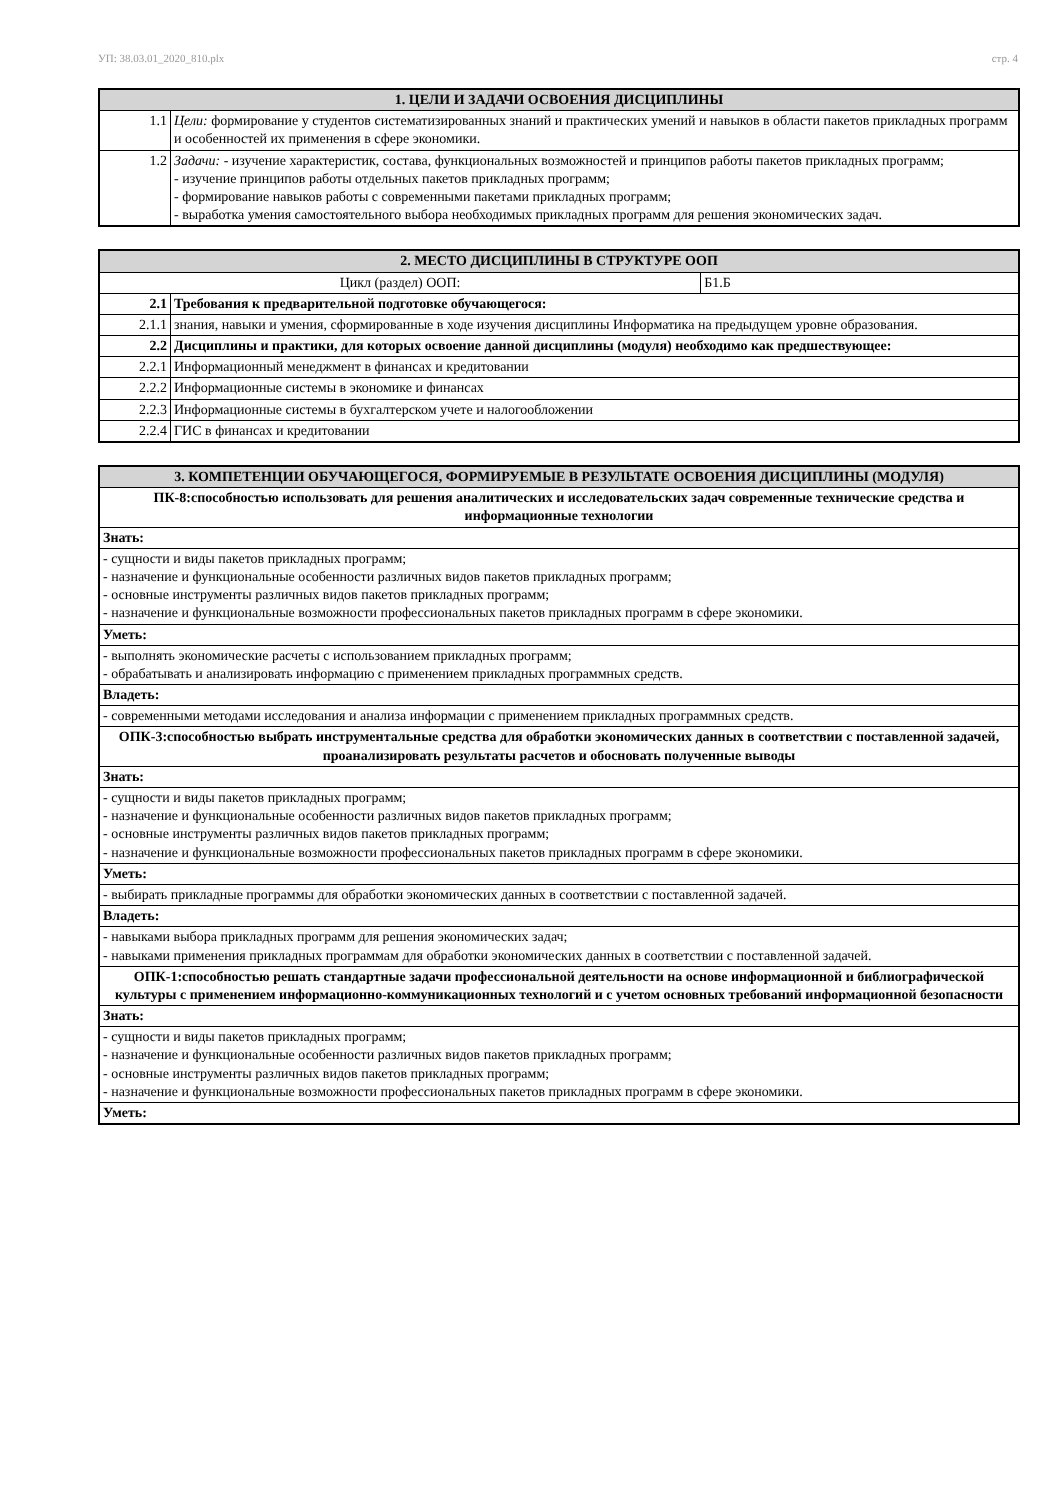УП: 38.03.01_2020_810.plx стр. 4
| 1. ЦЕЛИ И ЗАДАЧИ ОСВОЕНИЯ ДИСЦИПЛИНЫ | |
| --- | --- |
| 1.1 | Цели: формирование у студентов систематизированных знаний и практических умений и навыков в области пакетов прикладных программ и особенностей их применения в сфере экономики. |
| 1.2 | Задачи: - изучение характеристик, состава, функциональных возможностей и принципов работы пакетов прикладных программ; - изучение принципов работы отдельных пакетов прикладных программ; - формирование навыков работы с современными пакетами прикладных программ; - выработка умения самостоятельного выбора необходимых прикладных программ для решения экономических задач. |
| 2. МЕСТО ДИСЦИПЛИНЫ В СТРУКТУРЕ ООП | | |
| --- | --- | --- |
| Цикл (раздел) ООП: | | Б1.Б |
| 2.1 | Требования к предварительной подготовке обучающегося: | |
| 2.1.1 | знания, навыки и умения, сформированные в ходе изучения дисциплины Информатика на предыдущем уровне образования. | |
| 2.2 | Дисциплины и практики, для которых освоение данной дисциплины (модуля) необходимо как предшествующее: | |
| 2.2.1 | Информационный менеджмент в финансах и кредитовании | |
| 2.2.2 | Информационные системы в экономике и финансах | |
| 2.2.3 | Информационные системы в бухгалтерском учете и налогообложении | |
| 2.2.4 | ГИС в финансах и кредитовании | |
| 3. КОМПЕТЕНЦИИ ОБУЧАЮЩЕГОСЯ, ФОРМИРУЕМЫЕ В РЕЗУЛЬТАТЕ ОСВОЕНИЯ ДИСЦИПЛИНЫ (МОДУЛЯ) |
| --- |
| ПК-8:способностью использовать для решения аналитических и исследовательских задач современные технические средства и информационные технологии |
| Знать: |
| - сущности и виды пакетов прикладных программ; - назначение и функциональные особенности различных видов пакетов прикладных программ; - основные инструменты различных видов пакетов прикладных программ; - назначение и функциональные возможности профессиональных пакетов прикладных программ в сфере экономики. |
| Уметь: |
| - выполнять экономические расчеты с использованием прикладных программ; - обрабатывать и анализировать информацию с применением прикладных программных средств. |
| Владеть: |
| - современными методами исследования и анализа информации с применением прикладных программных средств. |
| ОПК-3:способностью выбрать инструментальные средства для обработки экономических данных в соответствии с поставленной задачей, проанализировать результаты расчетов и обосновать полученные выводы |
| Знать: |
| - сущности и виды пакетов прикладных программ; - назначение и функциональные особенности различных видов пакетов прикладных программ; - основные инструменты различных видов пакетов прикладных программ; - назначение и функциональные возможности профессиональных пакетов прикладных программ в сфере экономики. |
| Уметь: |
| - выбирать прикладные программы для обработки экономических данных в соответствии с поставленной задачей. |
| Владеть: |
| - навыками выбора прикладных программ для решения экономических задач; - навыками применения прикладных программам для обработки экономических данных в соответствии с поставленной задачей. |
| ОПК-1:способностью решать стандартные задачи профессиональной деятельности на основе информационной и библиографической культуры с применением информационно-коммуникационных технологий и с учетом основных требований информационной безопасности |
| Знать: |
| - сущности и виды пакетов прикладных программ; - назначение и функциональные особенности различных видов пакетов прикладных программ; - основные инструменты различных видов пакетов прикладных программ; - назначение и функциональные возможности профессиональных пакетов прикладных программ в сфере экономики. |
| Уметь: |